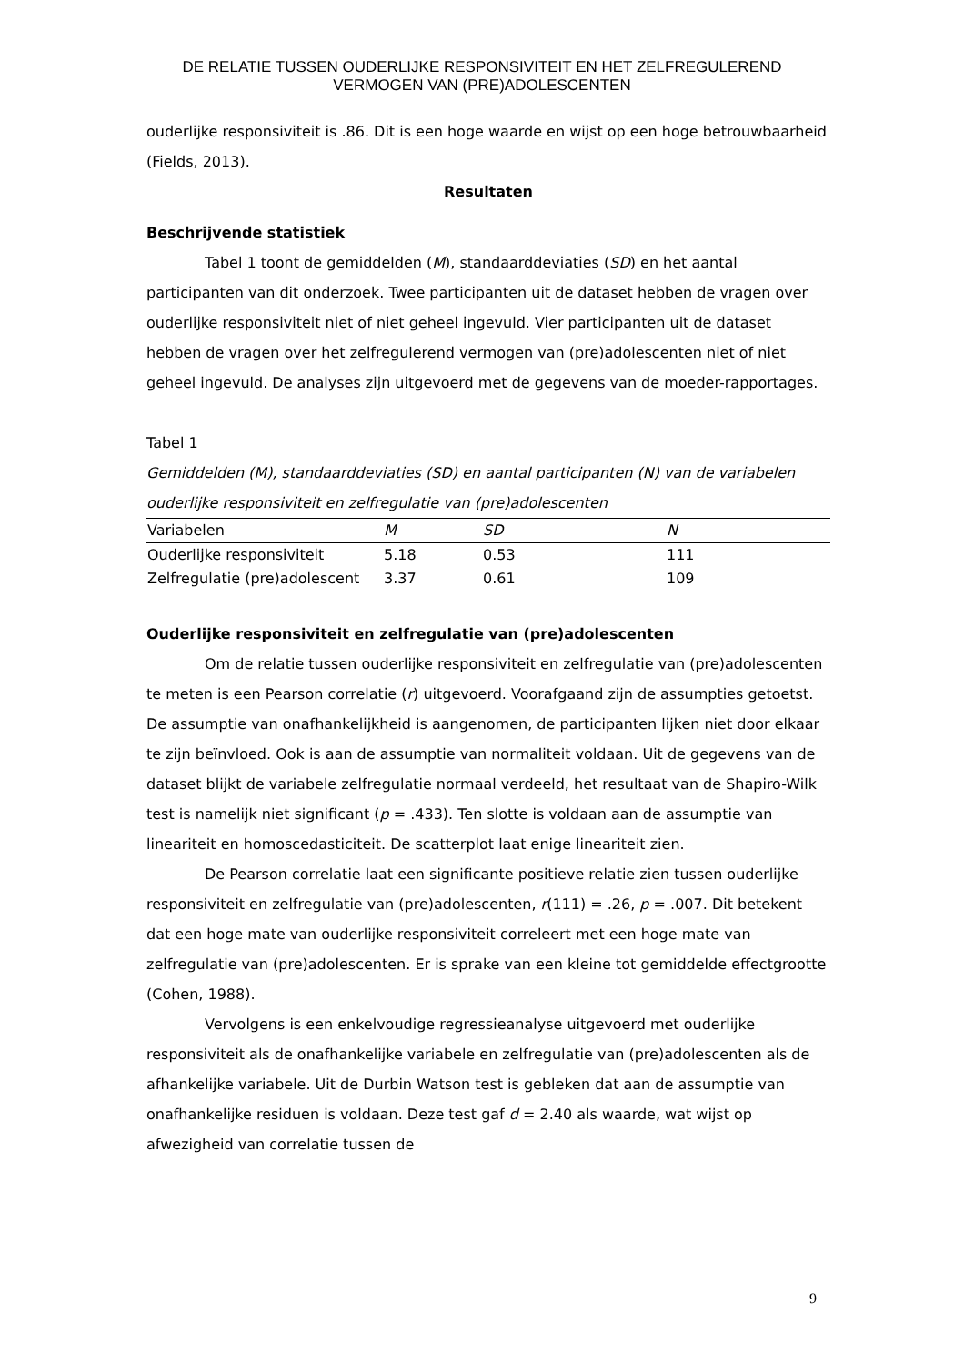DE RELATIE TUSSEN OUDERLIJKE RESPONSIVITEIT EN HET ZELFREGULEREND VERMOGEN VAN (PRE)ADOLESCENTEN
ouderlijke responsiviteit is .86. Dit is een hoge waarde en wijst op een hoge betrouwbaarheid (Fields, 2013).
Resultaten
Beschrijvende statistiek
Tabel 1 toont de gemiddelden (M), standaarddeviaties (SD) en het aantal participanten van dit onderzoek. Twee participanten uit de dataset hebben de vragen over ouderlijke responsiviteit niet of niet geheel ingevuld. Vier participanten uit de dataset hebben de vragen over het zelfregulerend vermogen van (pre)adolescenten niet of niet geheel ingevuld. De analyses zijn uitgevoerd met de gegevens van de moeder-rapportages.
Tabel 1
Gemiddelden (M), standaarddeviaties (SD) en aantal participanten (N) van de variabelen ouderlijke responsiviteit en zelfregulatie van (pre)adolescenten
| Variabelen | M | SD | N |
| --- | --- | --- | --- |
| Ouderlijke responsiviteit | 5.18 | 0.53 | 111 |
| Zelfregulatie (pre)adolescent | 3.37 | 0.61 | 109 |
Ouderlijke responsiviteit en zelfregulatie van (pre)adolescenten
Om de relatie tussen ouderlijke responsiviteit en zelfregulatie van (pre)adolescenten te meten is een Pearson correlatie (r) uitgevoerd. Voorafgaand zijn de assumpties getoetst. De assumptie van onafhankelijkheid is aangenomen, de participanten lijken niet door elkaar te zijn beïnvloed. Ook is aan de assumptie van normaliteit voldaan. Uit de gegevens van de dataset blijkt de variabele zelfregulatie normaal verdeeld, het resultaat van de Shapiro-Wilk test is namelijk niet significant (p = .433). Ten slotte is voldaan aan de assumptie van lineariteit en homoscedasticiteit. De scatterplot laat enige lineariteit zien.
De Pearson correlatie laat een significante positieve relatie zien tussen ouderlijke responsiviteit en zelfregulatie van (pre)adolescenten, r(111) = .26, p = .007. Dit betekent dat een hoge mate van ouderlijke responsiviteit correleert met een hoge mate van zelfregulatie van (pre)adolescenten. Er is sprake van een kleine tot gemiddelde effectgrootte (Cohen, 1988).
Vervolgens is een enkelvoudige regressieanalyse uitgevoerd met ouderlijke responsiviteit als de onafhankelijke variabele en zelfregulatie van (pre)adolescenten als de afhankelijke variabele. Uit de Durbin Watson test is gebleken dat aan de assumptie van onafhankelijke residuen is voldaan. Deze test gaf d = 2.40 als waarde, wat wijst op afwezigheid van correlatie tussen de
9